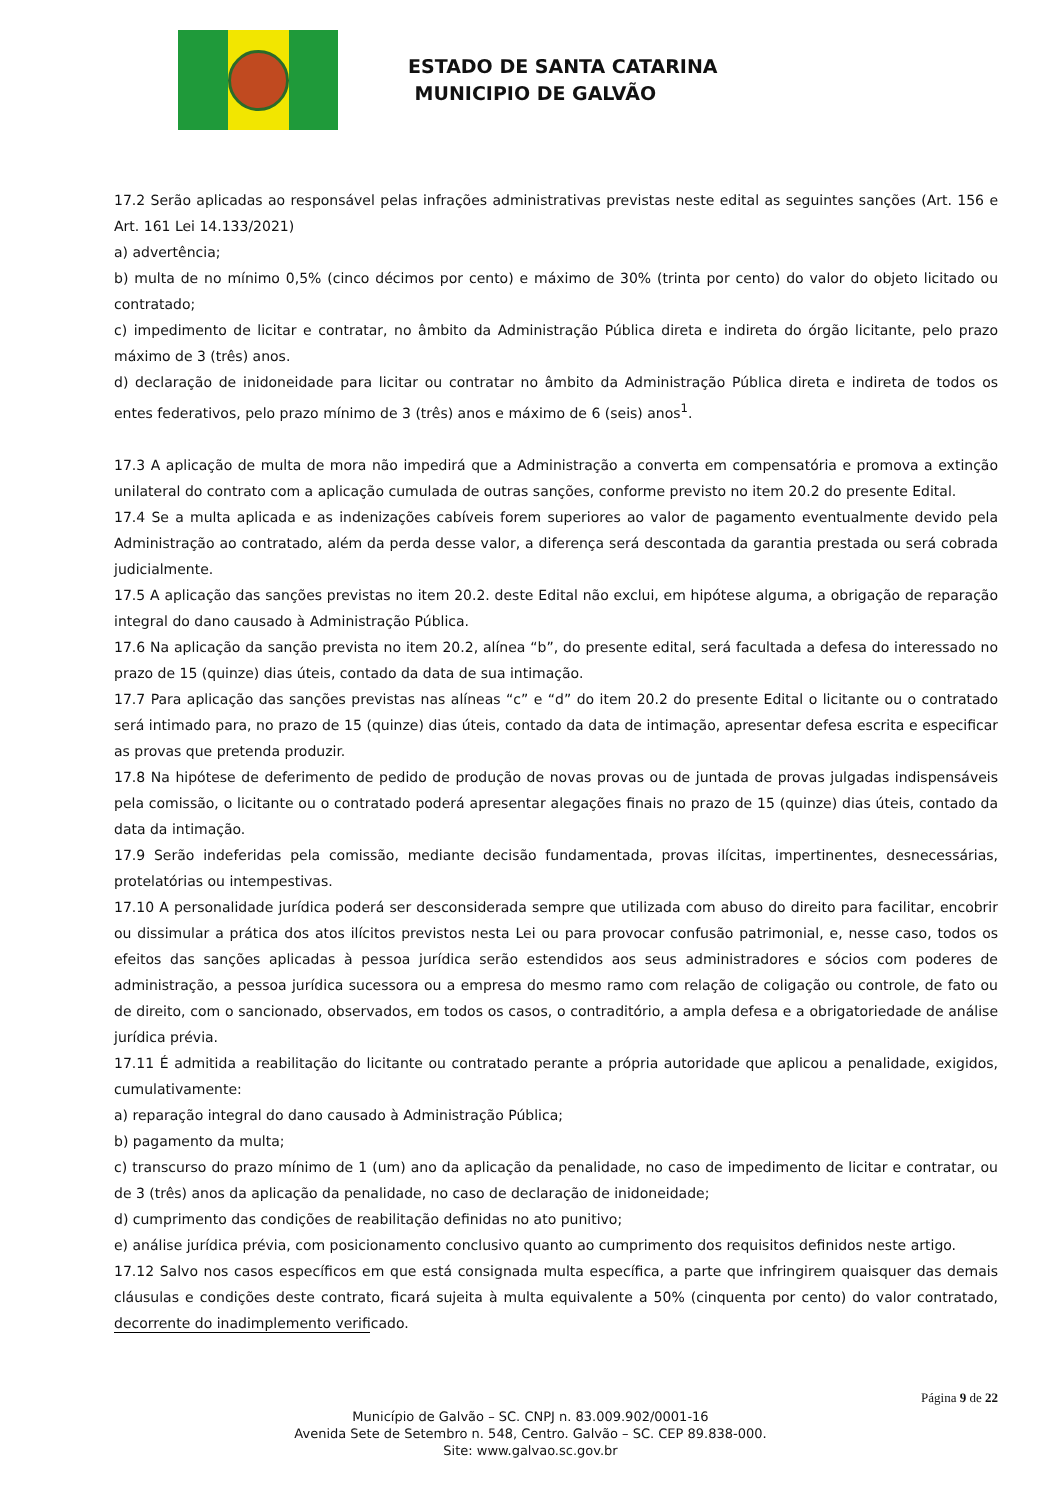ESTADO DE SANTA CATARINA
MUNICIPIO DE GALVÃO
17.2 Serão aplicadas ao responsável pelas infrações administrativas previstas neste edital as seguintes sanções (Art. 156 e Art. 161 Lei 14.133/2021)
a) advertência;
b) multa de no mínimo 0,5% (cinco décimos por cento) e máximo de 30% (trinta por cento) do valor do objeto licitado ou contratado;
c) impedimento de licitar e contratar, no âmbito da Administração Pública direta e indireta do órgão licitante, pelo prazo máximo de 3 (três) anos.
d) declaração de inidoneidade para licitar ou contratar no âmbito da Administração Pública direta e indireta de todos os entes federativos, pelo prazo mínimo de 3 (três) anos e máximo de 6 (seis) anos<sup>1</sup>.
17.3 A aplicação de multa de mora não impedirá que a Administração a converta em compensatória e promova a extinção unilateral do contrato com a aplicação cumulada de outras sanções, conforme previsto no item 20.2 do presente Edital.
17.4 Se a multa aplicada e as indenizações cabíveis forem superiores ao valor de pagamento eventualmente devido pela Administração ao contratado, além da perda desse valor, a diferença será descontada da garantia prestada ou será cobrada judicialmente.
17.5 A aplicação das sanções previstas no item 20.2. deste Edital não exclui, em hipótese alguma, a obrigação de reparação integral do dano causado à Administração Pública.
17.6 Na aplicação da sanção prevista no item 20.2, alínea “b”, do presente edital, será facultada a defesa do interessado no prazo de 15 (quinze) dias úteis, contado da data de sua intimação.
17.7 Para aplicação das sanções previstas nas alíneas “c” e “d” do item 20.2 do presente Edital o licitante ou o contratado será intimado para, no prazo de 15 (quinze) dias úteis, contado da data de intimação, apresentar defesa escrita e especificar as provas que pretenda produzir.
17.8 Na hipótese de deferimento de pedido de produção de novas provas ou de juntada de provas julgadas indispensáveis pela comissão, o licitante ou o contratado poderá apresentar alegações finais no prazo de 15 (quinze) dias úteis, contado da data da intimação.
17.9 Serão indeferidas pela comissão, mediante decisão fundamentada, provas ilícitas, impertinentes, desnecessárias, protelatórias ou intempestivas.
17.10 A personalidade jurídica poderá ser desconsiderada sempre que utilizada com abuso do direito para facilitar, encobrir ou dissimular a prática dos atos ilícitos previstos nesta Lei ou para provocar confusão patrimonial, e, nesse caso, todos os efeitos das sanções aplicadas à pessoa jurídica serão estendidos aos seus administradores e sócios com poderes de administração, a pessoa jurídica sucessora ou a empresa do mesmo ramo com relação de coligação ou controle, de fato ou de direito, com o sancionado, observados, em todos os casos, o contraditório, a ampla defesa e a obrigatoriedade de análise jurídica prévia.
17.11 É admitida a reabilitação do licitante ou contratado perante a própria autoridade que aplicou a penalidade, exigidos, cumulativamente:
a) reparação integral do dano causado à Administração Pública;
b) pagamento da multa;
c) transcurso do prazo mínimo de 1 (um) ano da aplicação da penalidade, no caso de impedimento de licitar e contratar, ou de 3 (três) anos da aplicação da penalidade, no caso de declaração de inidoneidade;
d) cumprimento das condições de reabilitação definidas no ato punitivo;
e) análise jurídica prévia, com posicionamento conclusivo quanto ao cumprimento dos requisitos definidos neste artigo.
17.12 Salvo nos casos específicos em que está consignada multa específica, a parte que infringirem quaisquer das demais cláusulas e condições deste contrato, ficará sujeita à multa equivalente a 50% (cinquenta por cento) do valor contratado, decorrente do inadimplemento verificado.
Página 9 de 22
Município de Galvão – SC. CNPJ n. 83.009.902/0001-16
Avenida Sete de Setembro n. 548, Centro. Galvão – SC. CEP 89.838-000.
Site: www.galvao.sc.gov.br